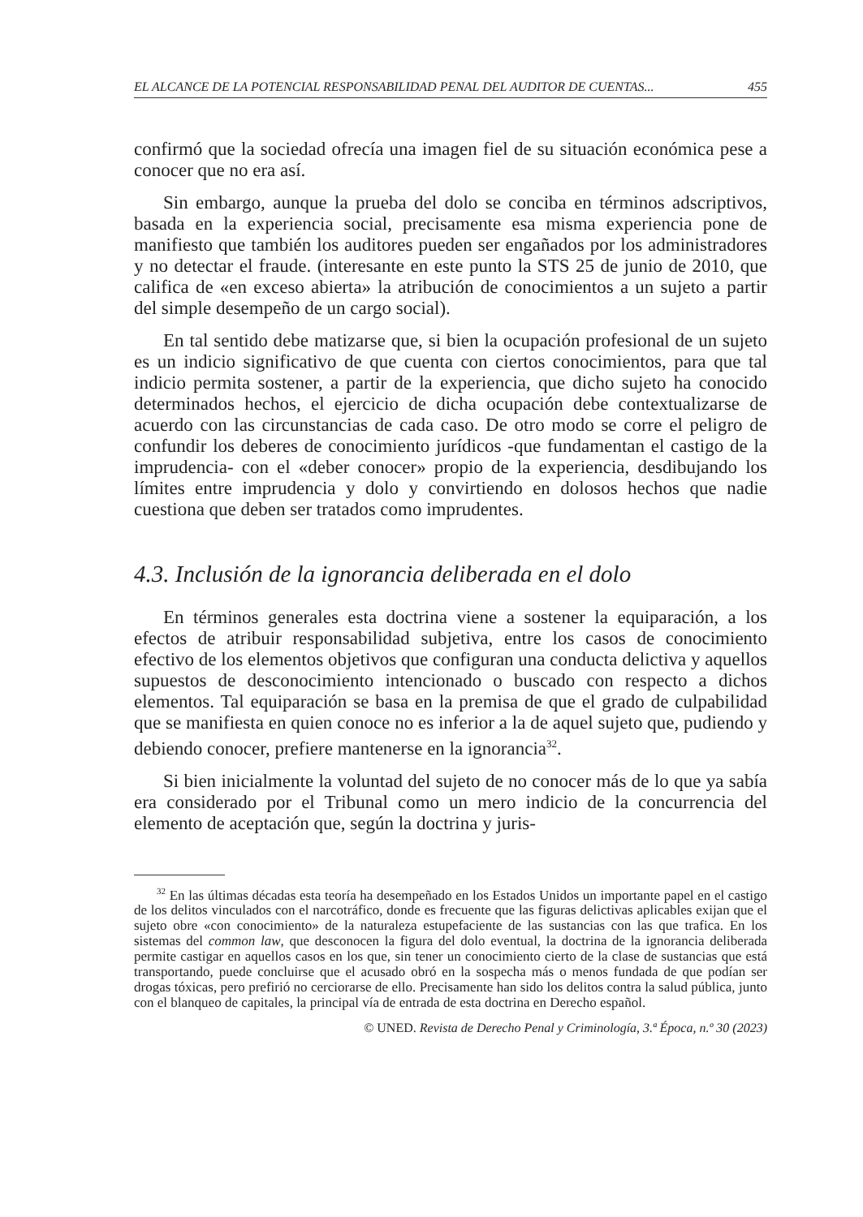EL ALCANCE DE LA POTENCIAL RESPONSABILIDAD PENAL DEL AUDITOR DE CUENTAS... 455
confirmó que la sociedad ofrecía una imagen fiel de su situación económica pese a conocer que no era así.
Sin embargo, aunque la prueba del dolo se conciba en términos adscriptivos, basada en la experiencia social, precisamente esa misma experiencia pone de manifiesto que también los auditores pueden ser engañados por los administradores y no detectar el fraude. (interesante en este punto la STS 25 de junio de 2010, que califica de «en exceso abierta» la atribución de conocimientos a un sujeto a partir del simple desempeño de un cargo social).
En tal sentido debe matizarse que, si bien la ocupación profesional de un sujeto es un indicio significativo de que cuenta con ciertos conocimientos, para que tal indicio permita sostener, a partir de la experiencia, que dicho sujeto ha conocido determinados hechos, el ejercicio de dicha ocupación debe contextualizarse de acuerdo con las circunstancias de cada caso. De otro modo se corre el peligro de confundir los deberes de conocimiento jurídicos -que fundamentan el castigo de la imprudencia- con el «deber conocer» propio de la experiencia, desdibujando los límites entre imprudencia y dolo y convirtiendo en dolosos hechos que nadie cuestiona que deben ser tratados como imprudentes.
4.3. Inclusión de la ignorancia deliberada en el dolo
En términos generales esta doctrina viene a sostener la equiparación, a los efectos de atribuir responsabilidad subjetiva, entre los casos de conocimiento efectivo de los elementos objetivos que configuran una conducta delictiva y aquellos supuestos de desconocimiento intencionado o buscado con respecto a dichos elementos. Tal equiparación se basa en la premisa de que el grado de culpabilidad que se manifiesta en quien conoce no es inferior a la de aquel sujeto que, pudiendo y debiendo conocer, prefiere mantenerse en la ignorancia<sup>32</sup>.
Si bien inicialmente la voluntad del sujeto de no conocer más de lo que ya sabía era considerado por el Tribunal como un mero indicio de la concurrencia del elemento de aceptación que, según la doctrina y juris-
<sup>32</sup> En las últimas décadas esta teoría ha desempeñado en los Estados Unidos un importante papel en el castigo de los delitos vinculados con el narcotráfico, donde es frecuente que las figuras delictivas aplicables exijan que el sujeto obre «con conocimiento» de la naturaleza estupefaciente de las sustancias con las que trafica. En los sistemas del common law, que desconocen la figura del dolo eventual, la doctrina de la ignorancia deliberada permite castigar en aquellos casos en los que, sin tener un conocimiento cierto de la clase de sustancias que está transportando, puede concluirse que el acusado obró en la sospecha más o menos fundada de que podían ser drogas tóxicas, pero prefirió no cerciorarse de ello. Precisamente han sido los delitos contra la salud pública, junto con el blanqueo de capitales, la principal vía de entrada de esta doctrina en Derecho español.
© UNED. Revista de Derecho Penal y Criminología, 3.ª Época, n.º 30 (2023)